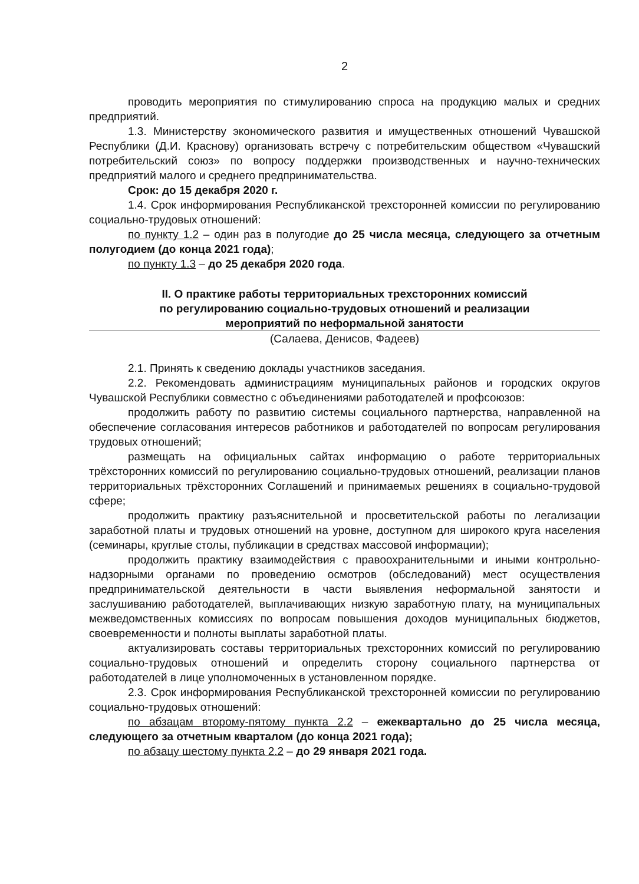2
проводить мероприятия по стимулированию спроса на продукцию малых и средних предприятий.
1.3. Министерству экономического развития и имущественных отношений Чувашской Республики (Д.И. Краснову) организовать встречу с потребительским обществом «Чувашский потребительский союз» по вопросу поддержки производственных и научно-технических предприятий малого и среднего предпринимательства.
Срок: до 15 декабря 2020 г.
1.4. Срок информирования Республиканской трехсторонней комиссии по регулированию социально-трудовых отношений:
по пункту 1.2 – один раз в полугодие до 25 числа месяца, следующего за отчетным полугодием (до конца 2021 года);
по пункту 1.3 – до 25 декабря 2020 года.
II. О практике работы территориальных трехсторонних комиссий
по регулированию социально-трудовых отношений и реализации
мероприятий по неформальной занятости
(Салаева, Денисов, Фадеев)
2.1. Принять к сведению доклады участников заседания.
2.2. Рекомендовать администрациям муниципальных районов и городских округов Чувашской Республики совместно с объединениями работодателей и профсоюзов:
продолжить работу по развитию системы социального партнерства, направленной на обеспечение согласования интересов работников и работодателей по вопросам регулирования трудовых отношений;
размещать на официальных сайтах информацию о работе территориальных трёхсторонних комиссий по регулированию социально-трудовых отношений, реализации планов территориальных трёхсторонних Соглашений и принимаемых решениях в социально-трудовой сфере;
продолжить практику разъяснительной и просветительской работы по легализации заработной платы и трудовых отношений на уровне, доступном для широкого круга населения (семинары, круглые столы, публикации в средствах массовой информации);
продолжить практику взаимодействия с правоохранительными и иными контрольно-надзорными органами по проведению осмотров (обследований) мест осуществления предпринимательской деятельности в части выявления неформальной занятости и заслушиванию работодателей, выплачивающих низкую заработную плату, на муниципальных межведомственных комиссиях по вопросам повышения доходов муниципальных бюджетов, своевременности и полноты выплаты заработной платы.
актуализировать составы территориальных трехсторонних комиссий по регулированию социально-трудовых отношений и определить сторону социального партнерства от работодателей в лице уполномоченных в установленном порядке.
2.3. Срок информирования Республиканской трехсторонней комиссии по регулированию социально-трудовых отношений:
по абзацам второму-пятому пункта 2.2 – ежеквартально до 25 числа месяца, следующего за отчетным кварталом (до конца 2021 года);
по абзацу шестому пункта 2.2 – до 29 января 2021 года.